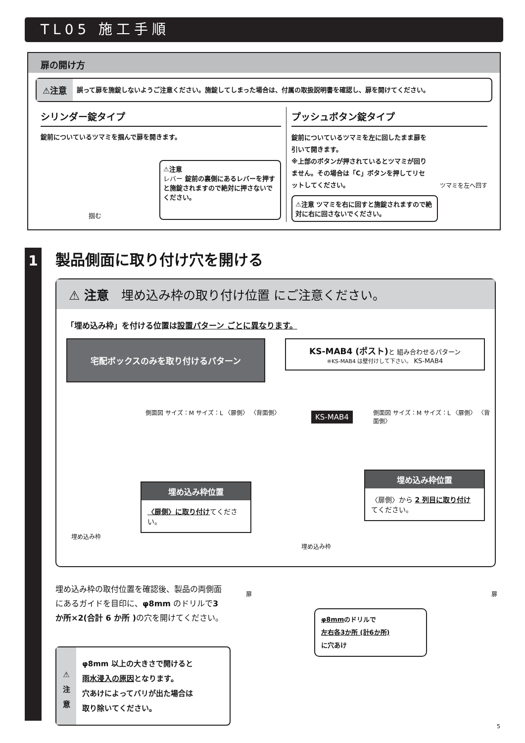TL05 施工手順
扉の開け方
⚠注意 誤って扉を施錠しないようご注意ください。施錠してしまった場合は、付属の取扱説明書を確認し、扉を開けてください。
シリンダー錠タイプ
錠前についているツマミを掴んで扉を開きます。
掴む
⚠注意
レバー 錠前の裏側にあるレバーを押すと施錠されますので絶対に押さないでください。
プッシュボタン錠タイプ
錠前についているツマミを左に回したまま扉を引いて開きます。
※上部のボタンが押されているとツマミが回りません。その場合は「C」ボタンを押してリセットしてください。
ツマミを左へ回す
⚠注意 ツマミを右に回すと施錠されますので絶対に右に回さないでください。
1 製品側面に取り付け穴を開ける
⚠ 注意　埋め込み枠の取り付け位置 にご注意ください。
「埋め込み枠」を付ける位置は設置パターン ごとに異なります。
宅配ボックスのみを取り付けるパターン
側面図 サイズ：M サイズ：L 〈扉側〉 〈背面側〉
埋め込み枠
埋め込み枠位置
〈扉側〉に取り付けてください。
KS-MAB4 (ポスト) と 組み合わせるパターン
※KS-MAB4 は壁付けして下さい。 KS-MAB4
KS-MAB4
側面図 サイズ：M サイズ：L 〈扉側〉 〈背面側〉
埋め込み枠
埋め込み枠位置
〈扉側〉から 2 列目に取り付け てください。
埋め込み枠の取付位置を確認後、製品の両側面にあるガイドを目印に、φ8mm のドリルで3 か所×2(合計 6 か所 ) の穴を開けてください。
⚠
注
意
φ8mm 以上の大きさで開けると
雨水浸入の原因となります。
穴あけによってバリが出た場合は
取り除いてください。
扉 扉
φ8mmのドリルで
左右各3か所 (計6か所)
に穴あけ
5